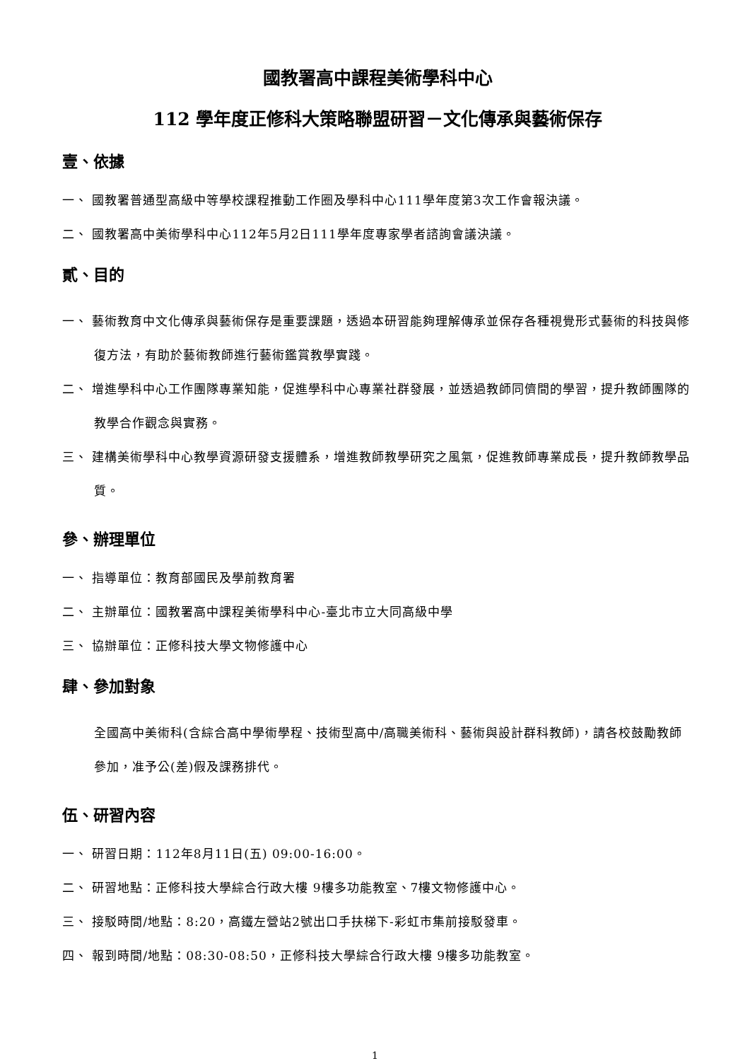國教署高中課程美術學科中心
112 學年度正修科大策略聯盟研習－文化傳承與藝術保存
壹、依據
一、 國教署普通型高級中等學校課程推動工作圈及學科中心111學年度第3次工作會報決議。
二、 國教署高中美術學科中心112年5月2日111學年度專家學者諮詢會議決議。
貳、目的
一、 藝術教育中文化傳承與藝術保存是重要課題，透過本研習能夠理解傳承並保存各種視覺形式藝術的科技與修復方法，有助於藝術教師進行藝術鑑賞教學實踐。
二、 增進學科中心工作團隊專業知能，促進學科中心專業社群發展，並透過教師同儕間的學習，提升教師團隊的教學合作觀念與實務。
三、 建構美術學科中心教學資源研發支援體系，增進教師教學研究之風氣，促進教師專業成長，提升教師教學品質。
參、辦理單位
一、 指導單位：教育部國民及學前教育署
二、 主辦單位：國教署高中課程美術學科中心-臺北市立大同高級中學
三、 協辦單位：正修科技大學文物修護中心
肆、參加對象
全國高中美術科(含綜合高中學術學程、技術型高中/高職美術科、藝術與設計群科教師)，請各校鼓勵教師參加，准予公(差)假及課務排代。
伍、研習內容
一、 研習日期：112年8月11日(五) 09:00-16:00。
二、 研習地點：正修科技大學綜合行政大樓 9樓多功能教室、7樓文物修護中心。
三、 接駁時間/地點：8:20，高鐵左營站2號出口手扶梯下-彩虹市集前接駁發車。
四、 報到時間/地點：08:30-08:50，正修科技大學綜合行政大樓 9樓多功能教室。
1